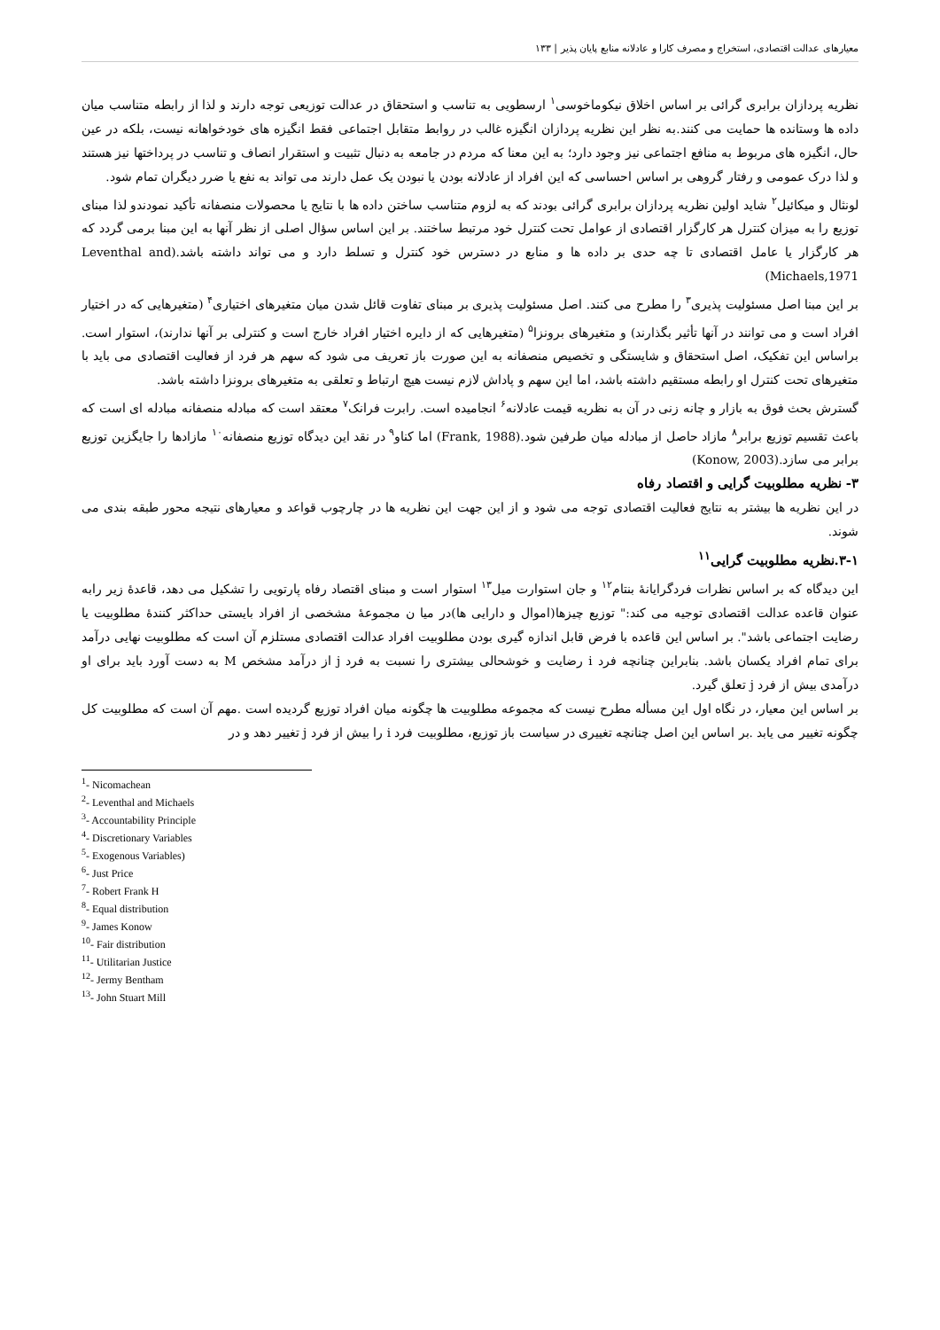معیارهای عدالت اقتصادی، استخراج و مصرف کارا و عادلانه منابع پایان پذیر | ۱۳۳
نظریه پردازان برابری گرائی بر اساس اخلاق نیکوماخوسی<sup>۱</sup> ارسطویی به تناسب و استحقاق در عدالت توزیعی توجه دارند و لذا از رابطه متناسب میان داده ها وستانده ها حمایت می کنند.به نظر این نظریه پردازان انگیزه غالب در روابط متقابل اجتماعی فقط انگیزه های خودخواهانه نیست، بلکه در عین حال، انگیزه های مربوط به منافع اجتماعی نیز وجود دارد؛ به این معنا که مردم در جامعه به دنبال تثبیت و استقرار انصاف و تناسب در پرداختها نیز هستند و لذا درک عمومی و رفتار گروهی بر اساس احساسی که این افراد از عادلانه بودن یا نبودن یک عمل دارند می تواند به نفع یا ضرر دیگران تمام شود.
لونثال و میکائیل<sup>۲</sup> شاید اولین نظریه پردازان برابری گرائی بودند که به لزوم متناسب ساختن داده ها با نتایج یا محصولات منصفانه تأکید نمودندو لذا مبنای توزیع را به میزان کنترل هر کارگزار اقتصادی از عوامل تحت کنترل خود مرتبط ساختند. بر این اساس سؤال اصلی از نظر آنها به این مبنا برمی گردد که هر کارگزار یا عامل اقتصادی تا چه حدی بر داده ها و منابع در دسترس خود کنترل و تسلط دارد و می تواند داشته باشد.(Leventhal and Michaels,1971)
بر این مبنا اصل مسئولیت پذیری<sup>۳</sup> را مطرح می کنند. اصل مسئولیت پذیری بر مبنای تفاوت قائل شدن میان متغیرهای اختیاری<sup>۴</sup> (متغیرهایی که در اختیار افراد است و می توانند در آنها تأثیر بگذارند) و متغیرهای برونزا<sup>۵</sup> (متغیرهایی که از دایره اختیار افراد خارج است و کنترلی بر آنها ندارند)، استوار است. براساس این تفکیک، اصل استحقاق و شایستگی و تخصیص منصفانه به این صورت باز تعریف می شود که سهم هر فرد از فعالیت اقتصادی می باید با متغیرهای تحت کنترل او رابطه مستقیم داشته باشد، اما این سهم و پاداش لازم نیست هیچ ارتباط و تعلقی به متغیرهای برونزا داشته باشد.
گسترش بحث فوق به بازار و چانه زنی در آن به نظریه قیمت عادلانه<sup>۶</sup> انجامیده است. رابرت فرانک<sup>۷</sup> معتقد است که مبادله منصفانه مبادله ای است که باعث تقسیم توزیع برابر<sup>۸</sup> مازاد حاصل از مبادله میان طرفین شود.(Frank, 1988) اما کناو<sup>۹</sup> در نقد این دیدگاه توزیع منصفانه<sup>۱۰</sup> مازادها را جایگزین توزیع برابر می سازد.(Konow, 2003)
۳- نظریه مطلوبیت گرایی و اقتصاد رفاه
در این نظریه ها بیشتر به نتایج فعالیت اقتصادی توجه می شود و از این جهت این نظریه ها در چارچوب قواعد و معیارهای نتیجه محور طبقه بندی می شوند.
۳-۱.نظریه مطلوبیت گرایی<sup>۱۱</sup>
این دیدگاه که بر اساس نظرات فردگرایانهٔ بنتام<sup>۱۲</sup> و جان استوارت میل<sup>۱۳</sup> استوار است و مبنای اقتصاد رفاه پارتویی را تشکیل می دهد، قاعدهٔ زیر رابه عنوان قاعده عدالت اقتصادی توجیه می کند:" توزیع چیزها(اموال و دارایی ها)در میا ن مجموعهٔ مشخصی از افراد بایستی حداکثر کنندهٔ مطلوبیت یا رضایت اجتماعی باشد". بر اساس این قاعده با فرض قابل اندازه گیری بودن مطلوبیت افراد عدالت اقتصادی مستلزم آن است که مطلوبیت نهایی درآمد برای تمام افراد یکسان باشد. بنابراین چنانچه فرد i رضایت و خوشحالی بیشتری را نسبت به فرد j از درآمد مشخص M به دست آورد باید برای او درآمدی بیش از فرد j تعلق گیرد.
بر اساس این معیار، در نگاه اول این مسأله مطرح نیست که مجموعه مطلوبیت ها چگونه میان افراد توزیع گردیده است .مهم آن است که مطلوبیت کل چگونه تغییر می یابد .بر اساس این اصل چنانچه تغییری در سیاست باز توزیع، مطلوبیت فرد i را بیش از فرد j تغییر دهد و در
<sup>1</sup>- Nicomachean
<sup>2</sup>- Leventhal and Michaels
<sup>3</sup>- Accountability Principle
<sup>4</sup>- Discretionary Variables
<sup>5</sup>- Exogenous Variables)
<sup>6</sup>- Just Price
<sup>7</sup>- Robert Frank H
<sup>8</sup>- Equal distribution
<sup>9</sup>- James Konow
<sup>10</sup>- Fair distribution
<sup>11</sup>- Utilitarian Justice
<sup>12</sup>- Jermy Bentham
<sup>13</sup>- John Stuart Mill